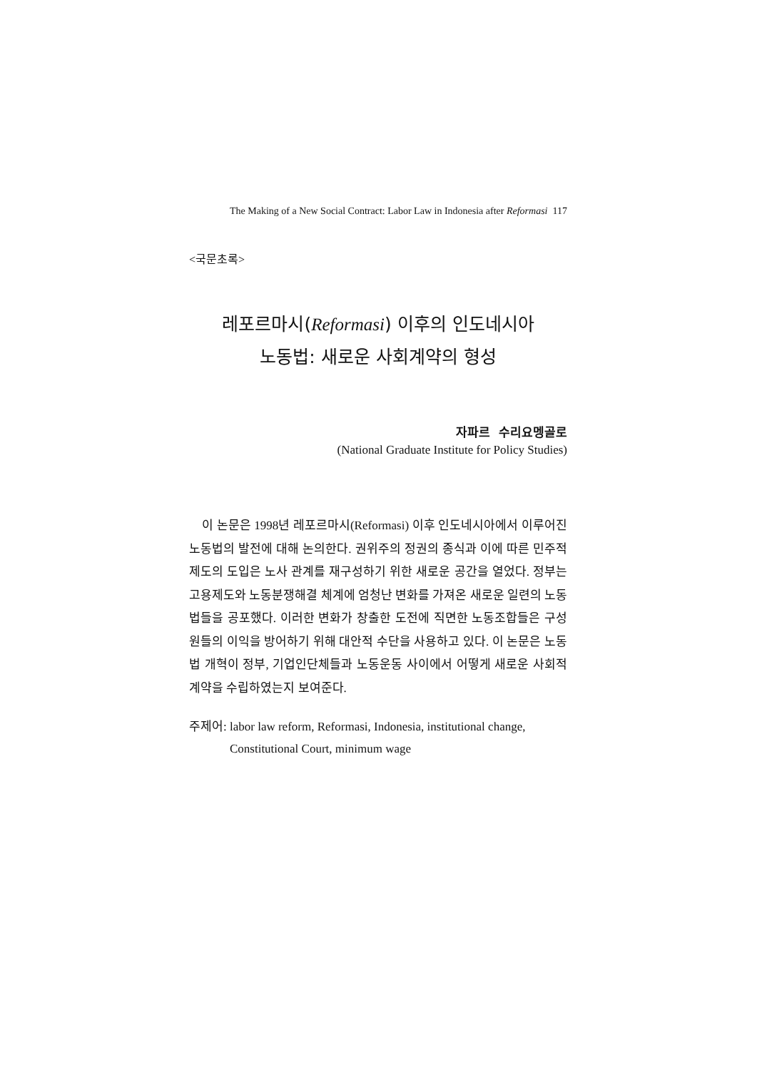The Making of a New Social Contract: Labor Law in Indonesia after Reformasi 117
<국문초록>
레포르마시(Reformasi) 이후의 인도네시아
노동법: 새로운 사회계약의 형성
자파르 수리요멩골로
(National Graduate Institute for Policy Studies)
이 논문은 1998년 레포르마시(Reformasi) 이후 인도네시아에서 이루어진 노동법의 발전에 대해 논의한다. 권위주의 정권의 종식과 이에 따른 민주적 제도의 도입은 노사 관계를 재구성하기 위한 새로운 공간을 열었다. 정부는 고용제도와 노동분쟁해결 체계에 엄청난 변화를 가져온 새로운 일련의 노동법들을 공포했다. 이러한 변화가 창출한 도전에 직면한 노동조합들은 구성원들의 이익을 방어하기 위해 대안적 수단을 사용하고 있다. 이 논문은 노동법 개혁이 정부, 기업인단체들과 노동운동 사이에서 어떻게 새로운 사회적 계약을 수립하였는지 보여준다.
주제어: labor law reform, Reformasi, Indonesia, institutional change, Constitutional Court, minimum wage